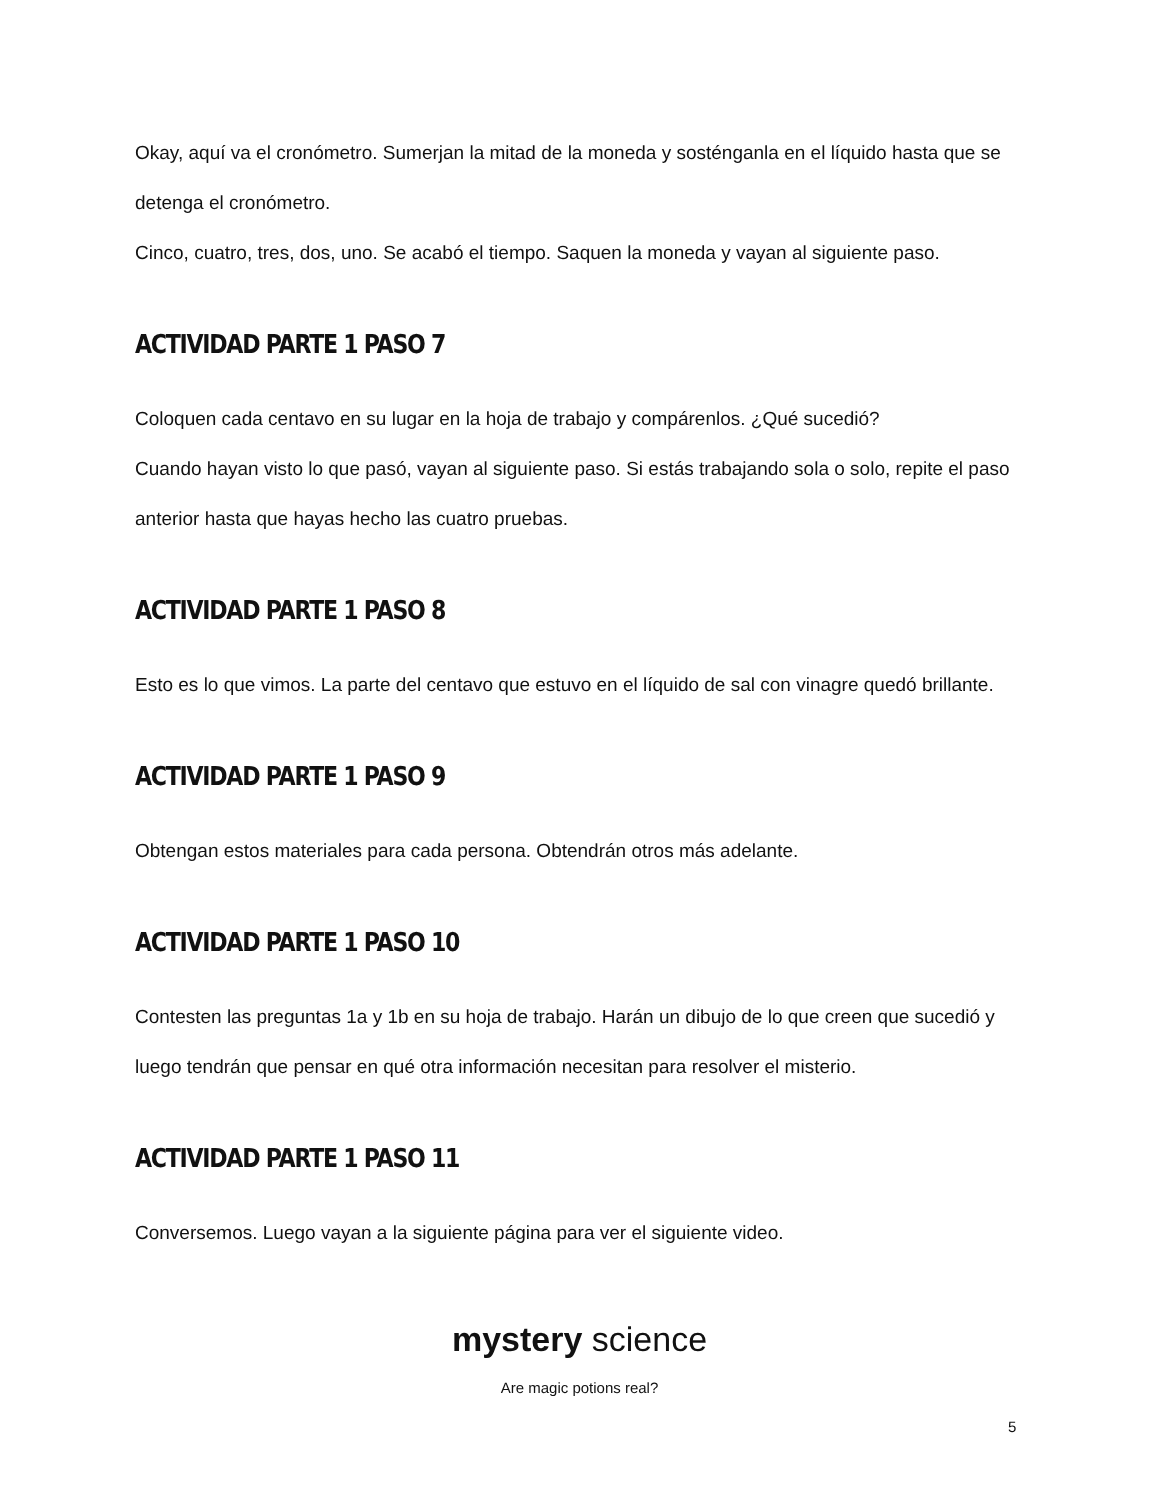Okay, aquí va el cronómetro. Sumerjan la mitad de la moneda y sosténganla en el líquido hasta que se detenga el cronómetro.
Cinco, cuatro, tres, dos, uno. Se acabó el tiempo. Saquen la moneda y vayan al siguiente paso.
ACTIVIDAD PARTE 1 PASO 7
Coloquen cada centavo en su lugar en la hoja de trabajo y compárenlos. ¿Qué sucedió?
Cuando hayan visto lo que pasó, vayan al siguiente paso. Si estás trabajando sola o solo, repite el paso anterior hasta que hayas hecho las cuatro pruebas.
ACTIVIDAD PARTE 1 PASO 8
Esto es lo que vimos. La parte del centavo que estuvo en el líquido de sal con vinagre quedó brillante.
ACTIVIDAD PARTE 1 PASO 9
Obtengan estos materiales para cada persona. Obtendrán otros más adelante.
ACTIVIDAD PARTE 1 PASO 10
Contesten las preguntas 1a y 1b en su hoja de trabajo. Harán un dibujo de lo que creen que sucedió y luego tendrán que pensar en qué otra información necesitan para resolver el misterio.
ACTIVIDAD PARTE 1 PASO 11
Conversemos. Luego vayan a la siguiente página para ver el siguiente video.
mystery science
Are magic potions real?
5